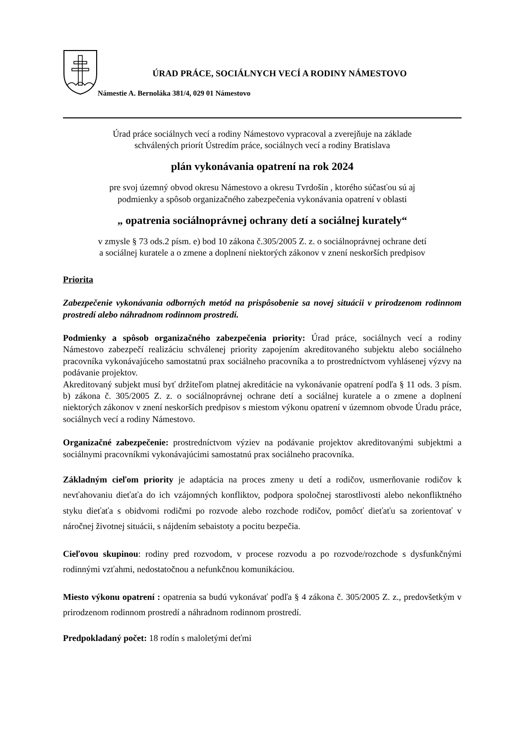ÚRAD PRÁCE, SOCIÁLNYCH VECÍ A RODINY NÁMESTOVO
Námestie A. Bernoláka 381/4, 029 01 Námestovo
Úrad práce sociálnych vecí a rodiny Námestovo vypracoval a zverejňuje na základe
schválených priorít Ústredím práce, sociálnych vecí a rodiny Bratislava
plán vykonávania opatrení na rok 2024
pre svoj územný obvod okresu Námestovo a okresu Tvrdošín , ktorého súčasťou sú aj
podmienky a spôsob organizačného zabezpečenia vykonávania opatrení v oblasti
„ opatrenia sociálnoprávnej ochrany detí a sociálnej kurately“
v zmysle § 73 ods.2 písm. e) bod 10 zákona č.305/2005 Z. z. o sociálnoprávnej ochrane detí
a sociálnej kuratele a o zmene a doplnení niektorých zákonov v znení neskorších predpisov
Priorita
Zabezpečenie vykonávania odborných metód na prispôsobenie sa novej situácii v prirodzenom rodinnom prostredí alebo náhradnom rodinnom prostredí.
Podmienky a spôsob organizačného zabezpečenia priority: Úrad práce, sociálnych vecí a rodiny Námestovo zabezpečí realizáciu schválenej priority zapojením akreditovaného subjektu alebo sociálneho pracovníka vykonávajúceho samostatnú prax sociálneho pracovníka a to prostredníctvom vyhlásenej výzvy na podávanie projektov.
Akreditovaný subjekt musí byť držiteľom platnej akreditácie na vykonávanie opatrení podľa § 11 ods. 3 písm. b) zákona č. 305/2005 Z. z. o sociálnoprávnej ochrane detí a sociálnej kuratele a o zmene a doplnení niektorých zákonov v znení neskorších predpisov s miestom výkonu opatrení v územnom obvode Úradu práce, sociálnych vecí a rodiny Námestovo.
Organizačné zabezpečenie: prostredníctvom výziev na podávanie projektov akreditovanými subjektmi a sociálnymi pracovníkmi vykonávajúcimi samostatnú prax sociálneho pracovníka.
Základným cieľom priority je adaptácia na proces zmeny u detí a rodičov, usmerňovanie rodičov k nevťahovaniu dieťaťa do ich vzájomných konfliktov, podpora spoločnej starostlivosti alebo nekonfliktného styku dieťaťa s obidvomi rodičmi po rozvode alebo rozchode rodičov, pomôcť dieťaťu sa zorientovať v náročnej životnej situácii, s nájdením sebaistoty a pocitu bezpečia.
Cieľovou skupinou: rodiny pred rozvodom, v procese rozvodu a po rozvode/rozchode s dysfunkčnými rodinnými vzťahmi, nedostatočnou a nefunkčnou komunikáciou.
Miesto výkonu opatrení : opatrenia sa budú vykonávať podľa § 4 zákona č. 305/2005 Z. z., predovšetkým v prirodzenom rodinnom prostredí a náhradnom rodinnom prostredí.
Predpokladaný počet: 18 rodín s maloletými deťmi